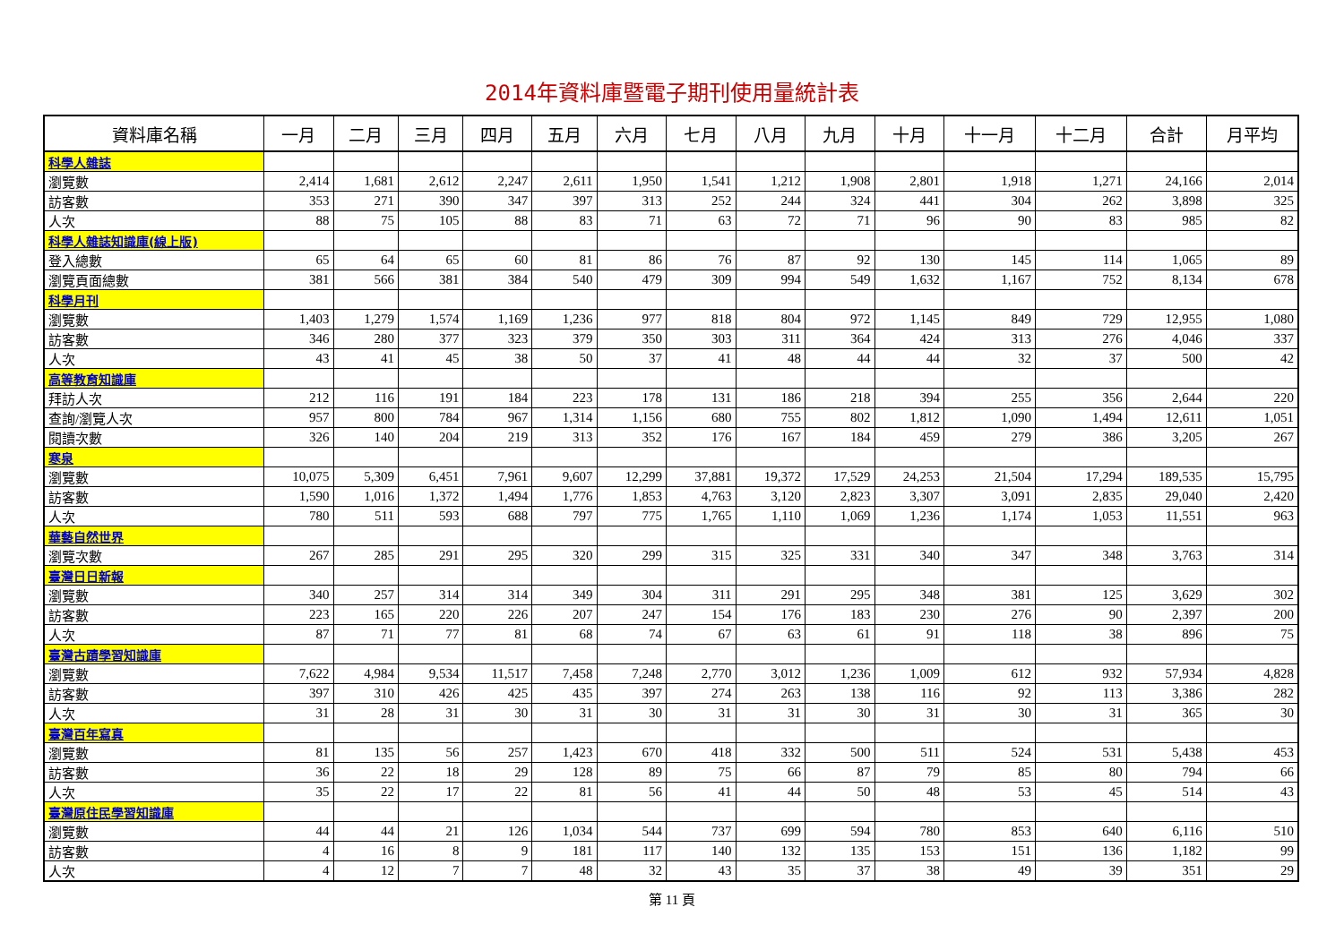2014年資料庫暨電子期刊使用量統計表
| 資料庫名稱 | 一月 | 二月 | 三月 | 四月 | 五月 | 六月 | 七月 | 八月 | 九月 | 十月 | 十一月 | 十二月 | 合計 | 月平均 |
| --- | --- | --- | --- | --- | --- | --- | --- | --- | --- | --- | --- | --- | --- | --- |
| 科學人雜誌 | | | | | | | | | | | | | | |
| 瀏覽數 | 2,414 | 1,681 | 2,612 | 2,247 | 2,611 | 1,950 | 1,541 | 1,212 | 1,908 | 2,801 | 1,918 | 1,271 | 24,166 | 2,014 |
| 訪客數 | 353 | 271 | 390 | 347 | 397 | 313 | 252 | 244 | 324 | 441 | 304 | 262 | 3,898 | 325 |
| 人次 | 88 | 75 | 105 | 88 | 83 | 71 | 63 | 72 | 71 | 96 | 90 | 83 | 985 | 82 |
| 科學人雜誌知識庫(線上版) | | | | | | | | | | | | | | |
| 登入總數 | 65 | 64 | 65 | 60 | 81 | 86 | 76 | 87 | 92 | 130 | 145 | 114 | 1,065 | 89 |
| 瀏覽頁面總數 | 381 | 566 | 381 | 384 | 540 | 479 | 309 | 994 | 549 | 1,632 | 1,167 | 752 | 8,134 | 678 |
| 科學月刊 | | | | | | | | | | | | | | |
| 瀏覽數 | 1,403 | 1,279 | 1,574 | 1,169 | 1,236 | 977 | 818 | 804 | 972 | 1,145 | 849 | 729 | 12,955 | 1,080 |
| 訪客數 | 346 | 280 | 377 | 323 | 379 | 350 | 303 | 311 | 364 | 424 | 313 | 276 | 4,046 | 337 |
| 人次 | 43 | 41 | 45 | 38 | 50 | 37 | 41 | 48 | 44 | 44 | 32 | 37 | 500 | 42 |
| 高等教育知識庫 | | | | | | | | | | | | | | |
| 拜訪人次 | 212 | 116 | 191 | 184 | 223 | 178 | 131 | 186 | 218 | 394 | 255 | 356 | 2,644 | 220 |
| 查詢/瀏覽人次 | 957 | 800 | 784 | 967 | 1,314 | 1,156 | 680 | 755 | 802 | 1,812 | 1,090 | 1,494 | 12,611 | 1,051 |
| 閱讀次數 | 326 | 140 | 204 | 219 | 313 | 352 | 176 | 167 | 184 | 459 | 279 | 386 | 3,205 | 267 |
| 寒泉 | | | | | | | | | | | | | | |
| 瀏覽數 | 10,075 | 5,309 | 6,451 | 7,961 | 9,607 | 12,299 | 37,881 | 19,372 | 17,529 | 24,253 | 21,504 | 17,294 | 189,535 | 15,795 |
| 訪客數 | 1,590 | 1,016 | 1,372 | 1,494 | 1,776 | 1,853 | 4,763 | 3,120 | 2,823 | 3,307 | 3,091 | 2,835 | 29,040 | 2,420 |
| 人次 | 780 | 511 | 593 | 688 | 797 | 775 | 1,765 | 1,110 | 1,069 | 1,236 | 1,174 | 1,053 | 11,551 | 963 |
| 華藝自然世界 | | | | | | | | | | | | | | |
| 瀏覽次數 | 267 | 285 | 291 | 295 | 320 | 299 | 315 | 325 | 331 | 340 | 347 | 348 | 3,763 | 314 |
| 臺灣日日新報 | | | | | | | | | | | | | | |
| 瀏覽數 | 340 | 257 | 314 | 314 | 349 | 304 | 311 | 291 | 295 | 348 | 381 | 125 | 3,629 | 302 |
| 訪客數 | 223 | 165 | 220 | 226 | 207 | 247 | 154 | 176 | 183 | 230 | 276 | 90 | 2,397 | 200 |
| 人次 | 87 | 71 | 77 | 81 | 68 | 74 | 67 | 63 | 61 | 91 | 118 | 38 | 896 | 75 |
| 臺灣古蹟學習知識庫 | | | | | | | | | | | | | | |
| 瀏覽數 | 7,622 | 4,984 | 9,534 | 11,517 | 7,458 | 7,248 | 2,770 | 3,012 | 1,236 | 1,009 | 612 | 932 | 57,934 | 4,828 |
| 訪客數 | 397 | 310 | 426 | 425 | 435 | 397 | 274 | 263 | 138 | 116 | 92 | 113 | 3,386 | 282 |
| 人次 | 31 | 28 | 31 | 30 | 31 | 30 | 31 | 31 | 30 | 31 | 30 | 31 | 365 | 30 |
| 臺灣百年寫真 | | | | | | | | | | | | | | |
| 瀏覽數 | 81 | 135 | 56 | 257 | 1,423 | 670 | 418 | 332 | 500 | 511 | 524 | 531 | 5,438 | 453 |
| 訪客數 | 36 | 22 | 18 | 29 | 128 | 89 | 75 | 66 | 87 | 79 | 85 | 80 | 794 | 66 |
| 人次 | 35 | 22 | 17 | 22 | 81 | 56 | 41 | 44 | 50 | 48 | 53 | 45 | 514 | 43 |
| 臺灣原住民學習知識庫 | | | | | | | | | | | | | | |
| 瀏覽數 | 44 | 44 | 21 | 126 | 1,034 | 544 | 737 | 699 | 594 | 780 | 853 | 640 | 6,116 | 510 |
| 訪客數 | 4 | 16 | 8 | 9 | 181 | 117 | 140 | 132 | 135 | 153 | 151 | 136 | 1,182 | 99 |
| 人次 | 4 | 12 | 7 | 7 | 48 | 32 | 43 | 35 | 37 | 38 | 49 | 39 | 351 | 29 |
第 11 頁